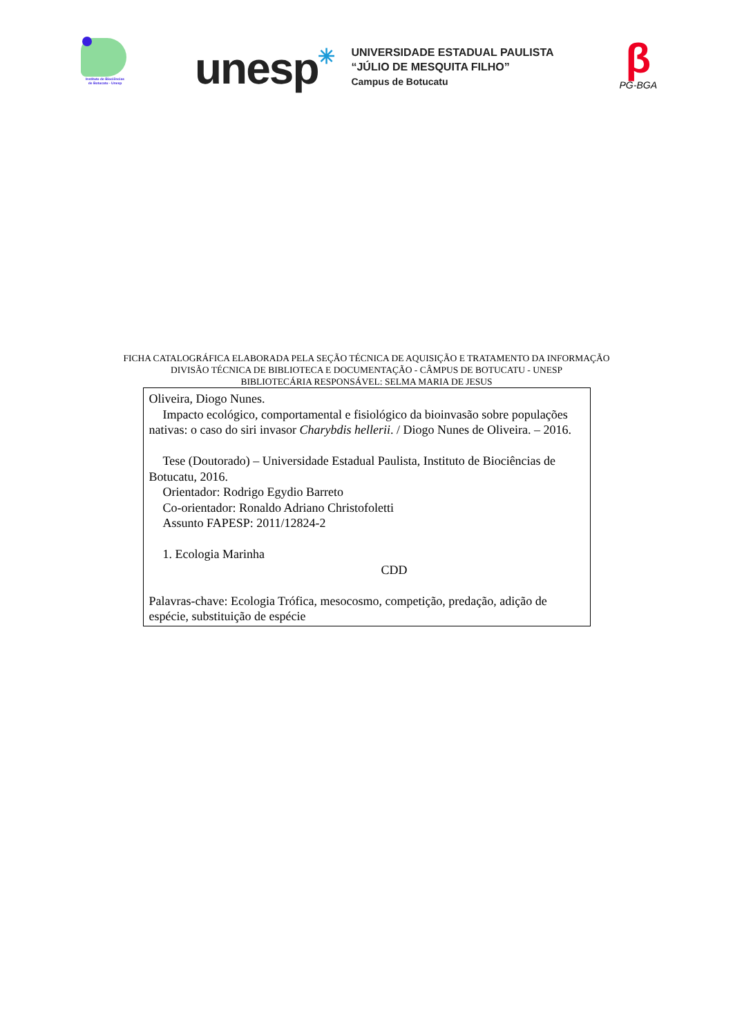Instituto de Biociências
de Botucatu - Unesp
unesp✳
UNIVERSIDADE ESTADUAL PAULISTA
“JÚLIO DE MESQUITA FILHO”
Campus de Botucatu
β
PG-BGA
FICHA CATALOGRÁFICA ELABORADA PELA SEÇÃO TÉCNICA DE AQUISIÇÃO E TRATAMENTO DA INFORMAÇÃO
DIVISÃO TÉCNICA DE BIBLIOTECA E DOCUMENTAÇÃO - CÂMPUS DE BOTUCATU - UNESP
BIBLIOTECÁRIA RESPONSÁVEL: SELMA MARIA DE JESUS
Oliveira, Diogo Nunes.
Impacto ecológico, comportamental e fisiológico da bioinvasão sobre populações nativas: o caso do siri invasor Charybdis hellerii. / Diogo Nunes de Oliveira. – 2016.
Tese (Doutorado) – Universidade Estadual Paulista, Instituto de Biociências de Botucatu, 2016.
Orientador: Rodrigo Egydio Barreto
Co-orientador: Ronaldo Adriano Christofoletti
Assunto FAPESP: 2011/12824-2
1. Ecologia Marinha
CDD
Palavras-chave: Ecologia Trófica, mesocosmo, competição, predação, adição de espécie, substituição de espécie